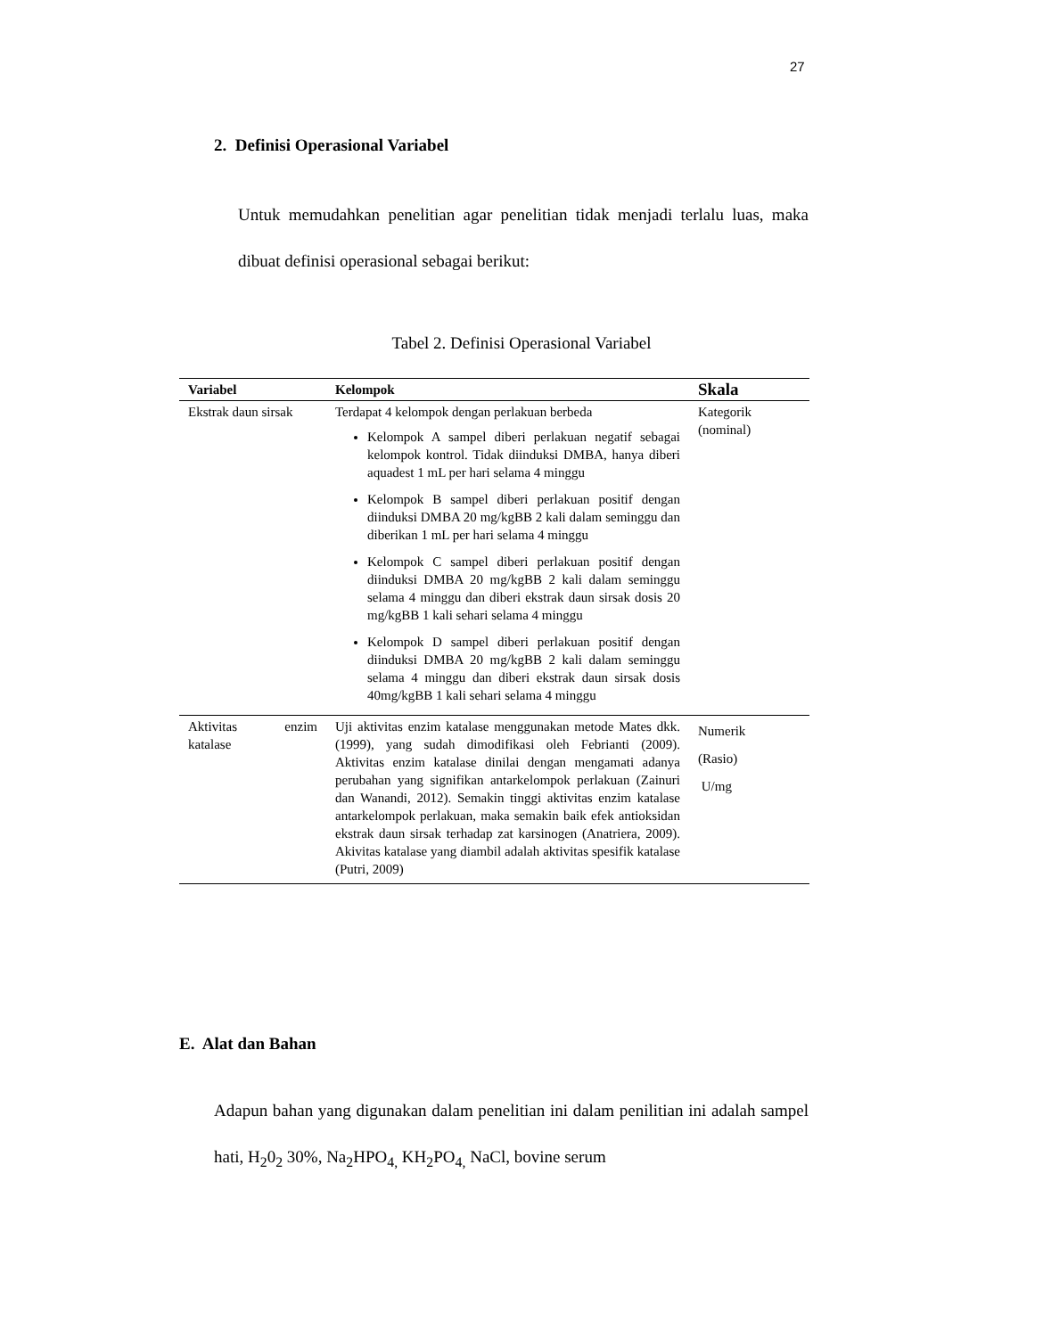27
2. Definisi Operasional Variabel
Untuk memudahkan penelitian agar penelitian tidak menjadi terlalu luas, maka dibuat definisi operasional sebagai berikut:
Tabel 2. Definisi Operasional Variabel
| Variabel | Kelompok | Skala |
| --- | --- | --- |
| Ekstrak daun sirsak | Terdapat 4 kelompok dengan perlakuan berbeda Kelompok A sampel diberi perlakuan negatif sebagai kelompok kontrol. Tidak diinduksi DMBA, hanya diberi aquadest 1 mL per hari selama 4 minggu Kelompok B sampel diberi perlakuan positif dengan diinduksi DMBA 20 mg/kgBB 2 kali dalam seminggu dan diberikan 1 mL per hari selama 4 minggu Kelompok C sampel diberi perlakuan positif dengan diinduksi DMBA 20 mg/kgBB 2 kali dalam seminggu selama 4 minggu dan diberi ekstrak daun sirsak dosis 20 mg/kgBB 1 kali sehari selama 4 minggu Kelompok D sampel diberi perlakuan positif dengan diinduksi DMBA 20 mg/kgBB 2 kali dalam seminggu selama 4 minggu dan diberi ekstrak daun sirsak dosis 40mg/kgBB 1 kali sehari selama 4 minggu | Kategorik (nominal) |
| Aktivitas enzim katalase | Uji aktivitas enzim katalase menggunakan metode Mates dkk. (1999), yang sudah dimodifikasi oleh Febrianti (2009). Aktivitas enzim katalase dinilai dengan mengamati adanya perubahan yang signifikan antarkelompok perlakuan (Zainuri dan Wanandi, 2012). Semakin tinggi aktivitas enzim katalase antarkelompok perlakuan, maka semakin baik efek antioksidan ekstrak daun sirsak terhadap zat karsinogen (Anatriera, 2009). Akivitas katalase yang diambil adalah aktivitas spesifik katalase (Putri, 2009) | Numerik (Rasio) U/mg |
E. Alat dan Bahan
Adapun bahan yang digunakan dalam penelitian ini dalam penilitian ini adalah sampel hati, H<sub>2</sub>0<sub>2</sub> 30%, Na<sub>2</sub>HPO<sub>4,</sub> KH<sub>2</sub>PO<sub>4,</sub> NaCl, bovine serum